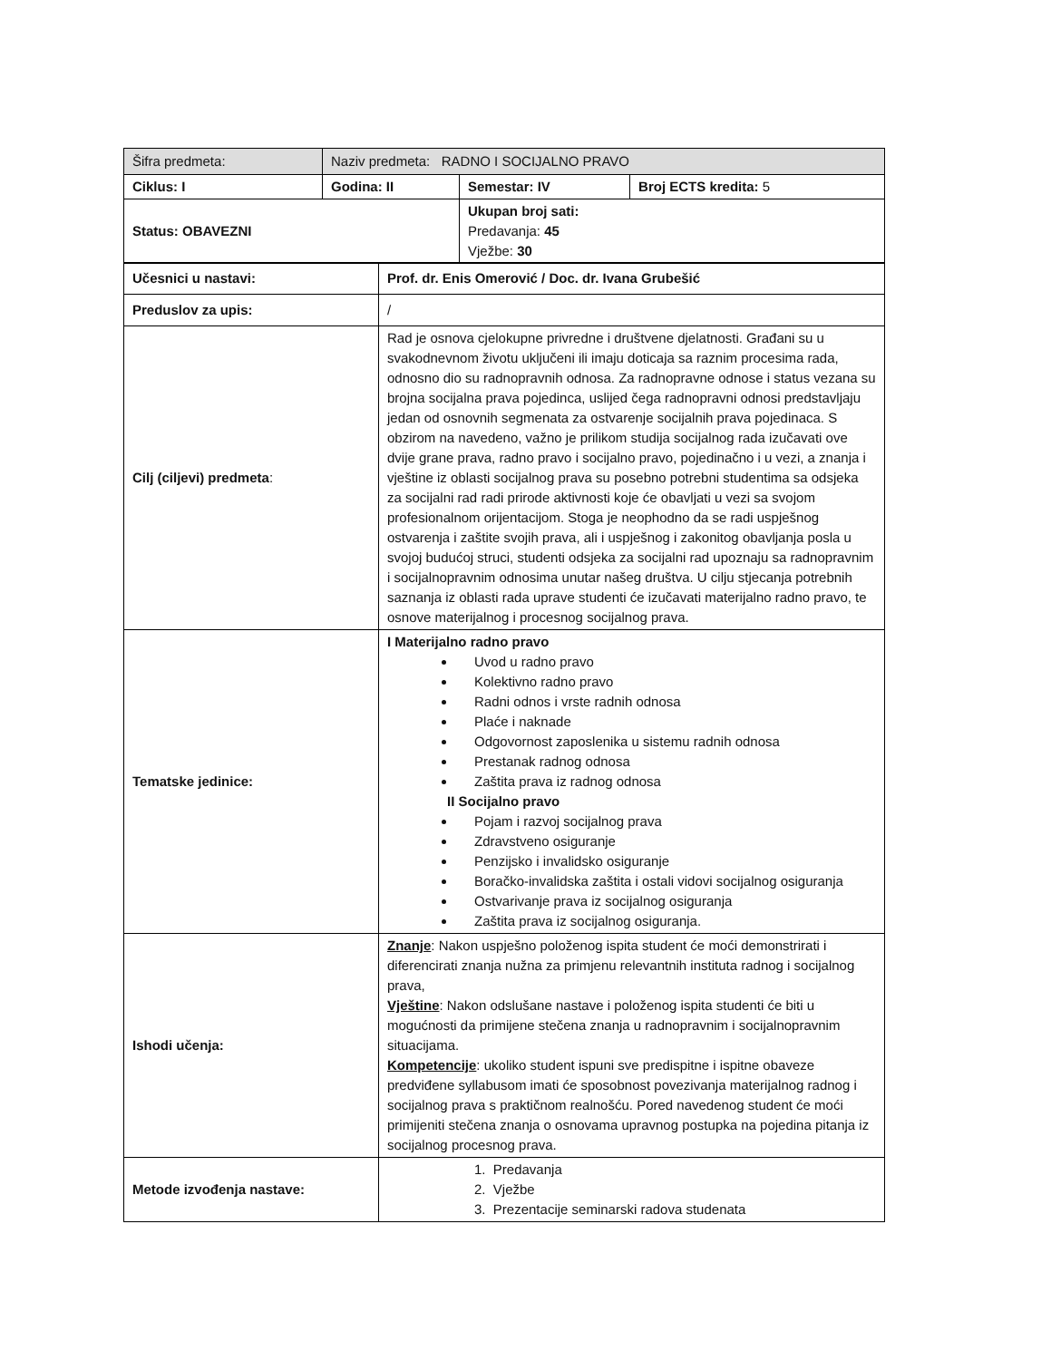| Šifra predmeta: | Naziv predmeta: RADNO I SOCIJALNO PRAVO | | |
| Ciklus: I | Godina: II | Semestar: IV | Broj ECTS kredita: 5 |
| Status: OBAVEZNI | | Ukupan broj sati: Predavanja: 45 Vježbe: 30 | |
| Učesnici u nastavi: | Prof. dr. Enis Omerović / Doc. dr. Ivana Grubešić |
| Preduslov za upis: | / |
| Cilj (ciljevi) predmeta : | Rad je osnova cjelokupne privredne i društvene djelatnosti. Građani su u svakodnevnom životu uključeni ili imaju doticaja sa raznim procesima rada, odnosno dio su radnopravnih odnosa. Za radnopravne odnose i status vezana su brojna socijalna prava pojedinca, uslijed čega radnopravni odnosi predstavljaju jedan od osnovnih segmenata za ostvarenje socijalnih prava pojedinaca. S obzirom na navedeno, važno je prilikom studija socijalnog rada izučavati ove dvije grane prava, radno pravo i socijalno pravo, pojedinačno i u vezi, a znanja i vještine iz oblasti socijalnog prava su posebno potrebni studentima sa odsjeka za socijalni rad radi prirode aktivnosti koje će obavljati u vezi sa svojom profesionalnom orijentacijom. Stoga je neophodno da se radi uspješnog ostvarenja i zaštite svojih prava, ali i uspješnog i zakonitog obavljanja posla u svojoj budućoj struci, studenti odsjeka za socijalni rad upoznaju sa radnopravnim i socijalnopravnim odnosima unutar našeg društva. U cilju stjecanja potrebnih saznanja iz oblasti rada uprave studenti će izučavati materijalno radno pravo, te osnove materijalnog i procesnog socijalnog prava. |
| Tematske jedinice: | I Materijalno radno pravo Uvod u radno pravo Kolektivno radno pravo Radni odnos i vrste radnih odnosa Plaće i naknade Odgovornost zaposlenika u sistemu radnih odnosa Prestanak radnog odnosa Zaštita prava iz radnog odnosa II Socijalno pravo Pojam i razvoj socijalnog prava Zdravstveno osiguranje Penzijsko i invalidsko osiguranje Boračko-invalidska zaštita i ostali vidovi socijalnog osiguranja Ostvarivanje prava iz socijalnog osiguranja Zaštita prava iz socijalnog osiguranja. |
| Ishodi učenja: | Znanje : Nakon uspješno položenog ispita student će moći demonstrirati i diferencirati znanja nužna za primjenu relevantnih instituta radnog i socijalnog prava, Vještine : Nakon odslušane nastave i položenog ispita studenti će biti u mogućnosti da primijene stečena znanja u radnopravnim i socijalnopravnim situacijama. Kompetencije : ukoliko student ispuni sve predispitne i ispitne obaveze predviđene syllabusom imati će sposobnost povezivanja materijalnog radnog i socijalnog prava s praktičnom realnošću. Pored navedenog student će moći primijeniti stečena znanja o osnovama upravnog postupka na pojedina pitanja iz socijalnog procesnog prava. |
| Metode izvođenja nastave: | 1. Predavanja 2. Vježbe 3. Prezentacije seminarski radova studenata |